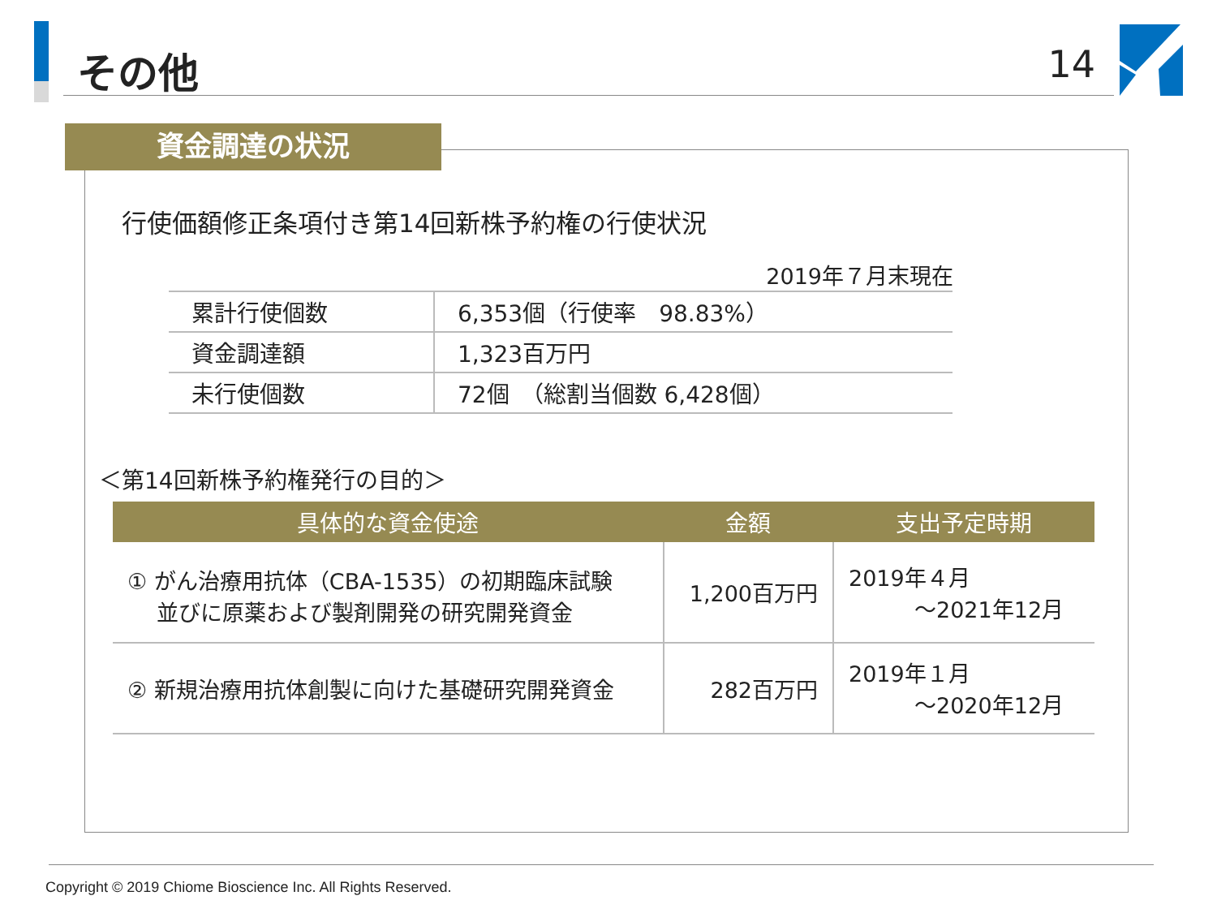その他 14
資金調達の状況
行使価額修正条項付き第14回新株予約権の行使状況
2019年７月末現在
| 累計行使個数 | 6,353個（行使率 98.83%） |
| 資金調達額 | 1,323百万円 |
| 未行使個数 | 72個 （総割当個数 6,428個） |
＜第14回新株予約権発行の目的＞
| 具体的な資金使途 | 金額 | 支出予定時期 |
| --- | --- | --- |
| ① がん治療用抗体（CBA-1535）の初期臨床試験 並びに原薬および製剤開発の研究開発資金 | 1,200百万円 | 2019年４月 ～2021年12月 |
| ② 新規治療用抗体創製に向けた基礎研究開発資金 | 282百万円 | 2019年１月 ～2020年12月 |
Copyright © 2019 Chiome Bioscience Inc. All Rights Reserved.